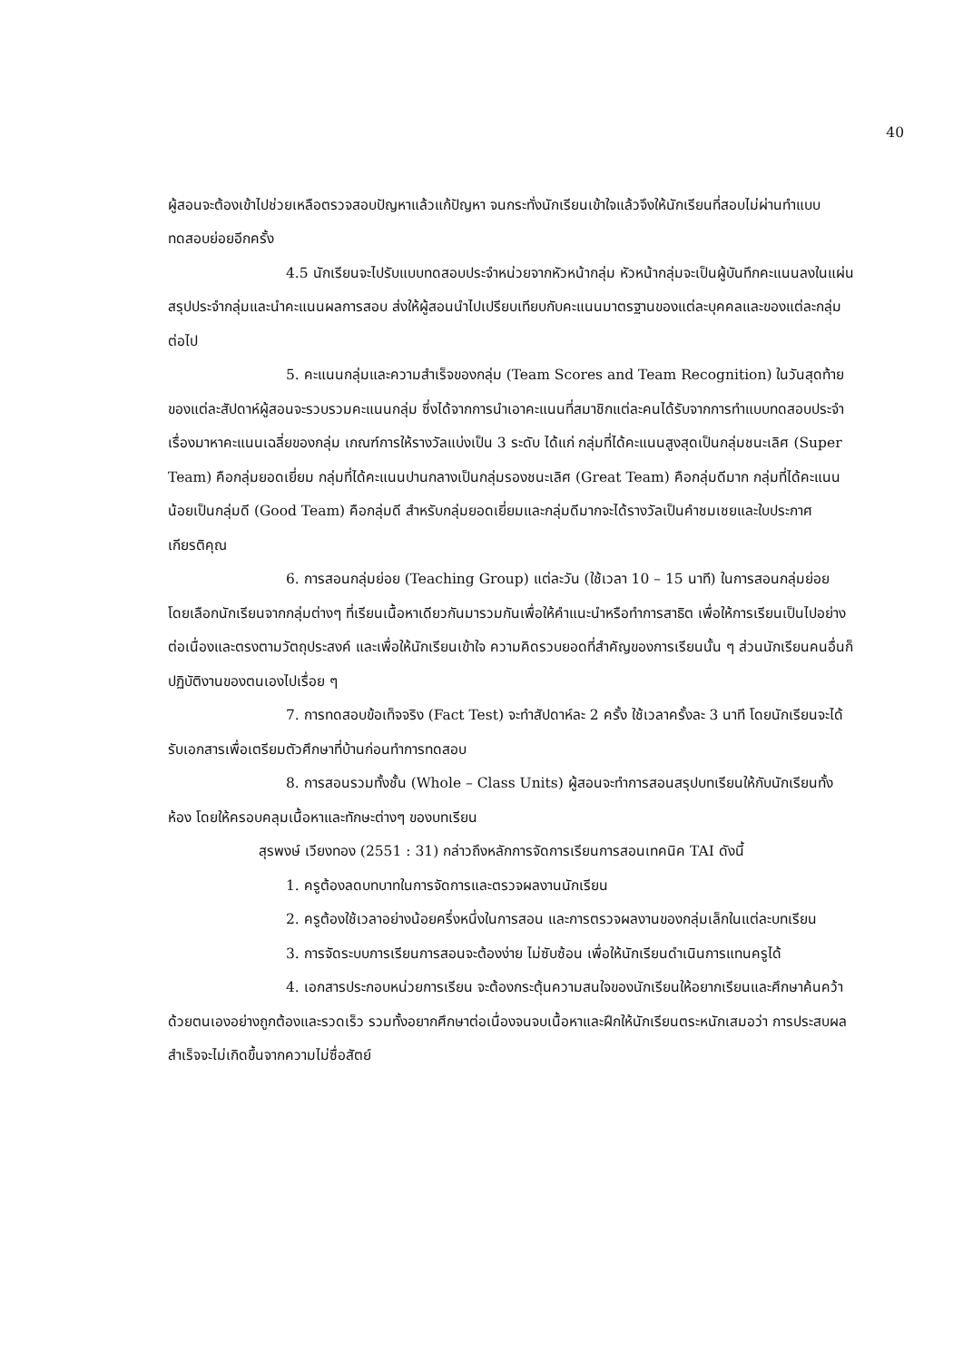40
ผู้สอนจะต้องเข้าไปช่วยเหลือตรวจสอบปัญหาแล้วแก้ปัญหา จนกระทั่งนักเรียนเข้าใจแล้วจึงให้นักเรียนที่สอบไม่ผ่านทำแบบทดสอบย่อยอีกครั้ง
4.5 นักเรียนจะไปรับแบบทดสอบประจำหน่วยจากหัวหน้ากลุ่ม หัวหน้ากลุ่มจะเป็นผู้บันทึกคะแนนลงในแผ่นสรุปประจำกลุ่มและนำคะแนนผลการสอบ ส่งให้ผู้สอนนำไปเปรียบเทียบกับคะแนนมาตรฐานของแต่ละบุคคลและของแต่ละกลุ่มต่อไป
5. คะแนนกลุ่มและความสำเร็จของกลุ่ม (Team Scores and Team Recognition) ในวันสุดท้ายของแต่ละสัปดาห์ผู้สอนจะรวบรวมคะแนนกลุ่ม ซึ่งได้จากการนำเอาคะแนนที่สมาชิกแต่ละคนได้รับจากการทำแบบทดสอบประจำเรื่องมาหาคะแนนเฉลี่ยของกลุ่ม เกณฑ์การให้รางวัลแบ่งเป็น 3 ระดับ ได้แก่ กลุ่มที่ได้คะแนนสูงสุดเป็นกลุ่มชนะเลิศ (Super Team) คือกลุ่มยอดเยี่ยม กลุ่มที่ได้คะแนนปานกลางเป็นกลุ่มรองชนะเลิศ (Great Team) คือกลุ่มดีมาก กลุ่มที่ได้คะแนนน้อยเป็นกลุ่มดี (Good Team) คือกลุ่มดี สำหรับกลุ่มยอดเยี่ยมและกลุ่มดีมากจะได้รางวัลเป็นคำชมเชยและใบประกาศเกียรติคุณ
6. การสอนกลุ่มย่อย (Teaching Group) แต่ละวัน (ใช้เวลา 10 – 15 นาที) ในการสอนกลุ่มย่อย โดยเลือกนักเรียนจากกลุ่มต่างๆ ที่เรียนเนื้อหาเดียวกันมารวมกันเพื่อให้คำแนะนำหรือทำการสาธิต เพื่อให้การเรียนเป็นไปอย่างต่อเนื่องและตรงตามวัตถุประสงค์ และเพื่อให้นักเรียนเข้าใจ ความคิดรวบยอดที่สำคัญของการเรียนนั้น ๆ ส่วนนักเรียนคนอื่นก็ปฏิบัติงานของตนเองไปเรื่อย ๆ
7. การทดสอบข้อเท็จจริง (Fact Test) จะทำสัปดาห์ละ 2 ครั้ง ใช้เวลาครั้งละ 3 นาที โดยนักเรียนจะได้รับเอกสารเพื่อเตรียมตัวศึกษาที่บ้านก่อนทำการทดสอบ
8. การสอนรวมทั้งชั้น (Whole – Class Units) ผู้สอนจะทำการสอนสรุปบทเรียนให้กับนักเรียนทั้งห้อง โดยให้ครอบคลุมเนื้อหาและทักษะต่างๆ ของบทเรียน
สุรพงษ์ เวียงทอง (2551 : 31) กล่าวถึงหลักการจัดการเรียนการสอนเทคนิค TAI ดังนี้
1. ครูต้องลดบทบาทในการจัดการและตรวจผลงานนักเรียน
2. ครูต้องใช้เวลาอย่างน้อยครึ่งหนึ่งในการสอน และการตรวจผลงานของกลุ่มเล็กในแต่ละบทเรียน
3. การจัดระบบการเรียนการสอนจะต้องง่าย ไม่ซับซ้อน เพื่อให้นักเรียนดำเนินการแทนครูได้
4. เอกสารประกอบหน่วยการเรียน จะต้องกระตุ้นความสนใจของนักเรียนให้อยากเรียนและศึกษาค้นคว้าด้วยตนเองอย่างถูกต้องและรวดเร็ว รวมทั้งอยากศึกษาต่อเนื่องจนจบเนื้อหาและฝึกให้นักเรียนตระหนักเสมอว่า การประสบผลสำเร็จจะไม่เกิดขึ้นจากความไม่ซื่อสัตย์